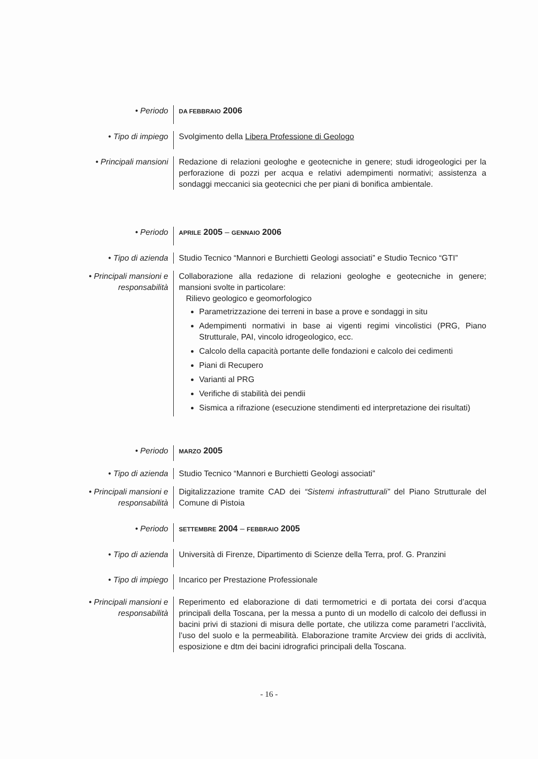• Periodo
DA FEBBRAIO 2006
• Tipo di impiego Svolgimento della Libera Professione di Geologo
• Principali mansioni
Redazione di relazioni geologhe e geotecniche in genere; studi idrogeologici per la perforazione di pozzi per acqua e relativi adempimenti normativi; assistenza a sondaggi meccanici sia geotecnici che per piani di bonifica ambientale.
• Periodo
APRILE 2005 – GENNAIO 2006
• Tipo di azienda Studio Tecnico “Mannori e Burchietti Geologi associati” e Studio Tecnico “GTI”
• Principali mansioni e responsabilità
Collaborazione alla redazione di relazioni geologhe e geotecniche in genere; mansioni svolte in particolare:
Rilievo geologico e geomorfologico
Parametrizzazione dei terreni in base a prove e sondaggi in situ
Adempimenti normativi in base ai vigenti regimi vincolistici (PRG, Piano Strutturale, PAI, vincolo idrogeologico, ecc.
Calcolo della capacità portante delle fondazioni e calcolo dei cedimenti
Piani di Recupero
Varianti al PRG
Verifiche di stabilità dei pendii
Sismica a rifrazione (esecuzione stendimenti ed interpretazione dei risultati)
• Periodo
MARZO 2005
• Tipo di azienda Studio Tecnico “Mannori e Burchietti Geologi associati”
• Principali mansioni e responsabilità
Digitalizzazione tramite CAD dei “Sistemi infrastrutturali” del Piano Strutturale del Comune di Pistoia
• Periodo
SETTEMBRE 2004 – FEBBRAIO 2005
• Tipo di azienda Università di Firenze, Dipartimento di Scienze della Terra, prof. G. Pranzini
• Tipo di impiego Incarico per Prestazione Professionale
• Principali mansioni e responsabilità
Reperimento ed elaborazione di dati termometrici e di portata dei corsi d’acqua principali della Toscana, per la messa a punto di un modello di calcolo dei deflussi in bacini privi di stazioni di misura delle portate, che utilizza come parametri l’acclività, l’uso del suolo e la permeabilità. Elaborazione tramite Arcview dei grids di acclività, esposizione e dtm dei bacini idrografici principali della Toscana.
- 16 -